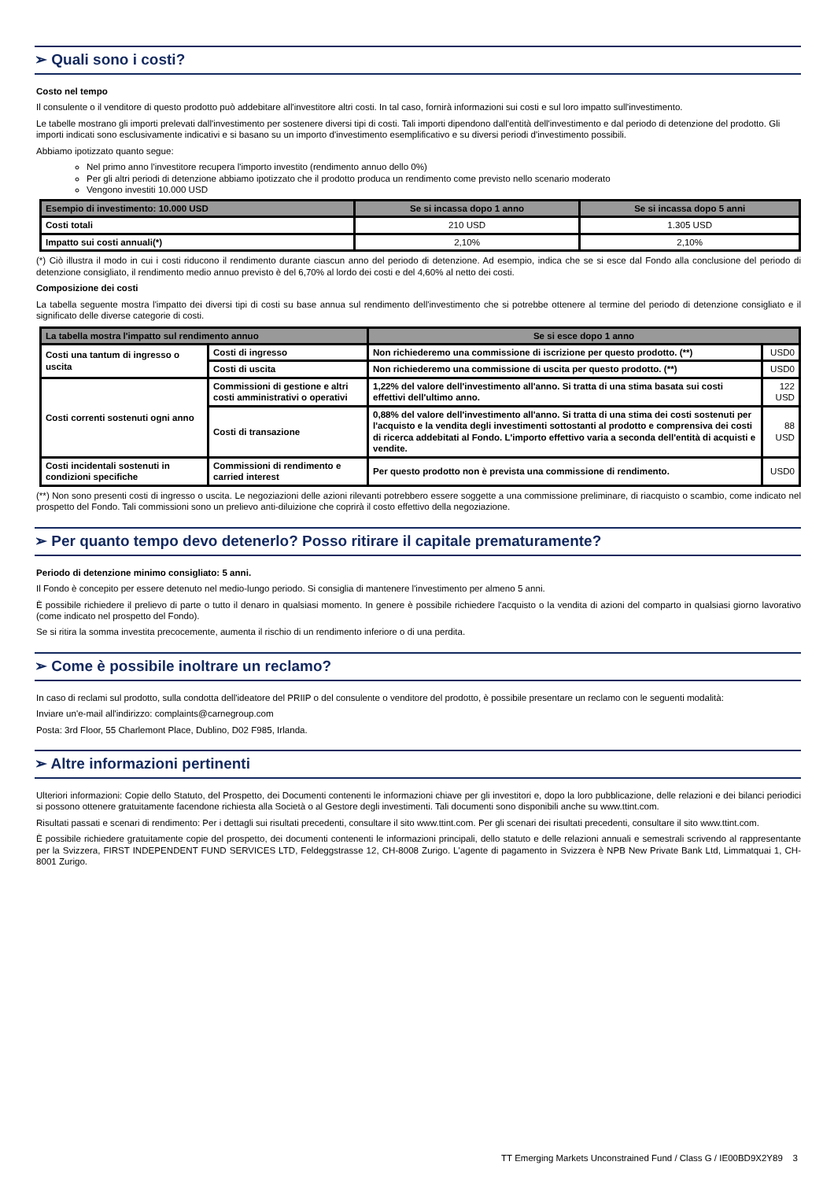➢ Quali sono i costi?
Costo nel tempo
Il consulente o il venditore di questo prodotto può addebitare all'investitore altri costi. In tal caso, fornirà informazioni sui costi e sul loro impatto sull'investimento.
Le tabelle mostrano gli importi prelevati dall'investimento per sostenere diversi tipi di costi. Tali importi dipendono dall'entità dell'investimento e dal periodo di detenzione del prodotto. Gli importi indicati sono esclusivamente indicativi e si basano su un importo d'investimento esemplificativo e su diversi periodi d'investimento possibili.
Abbiamo ipotizzato quanto segue:
Nel primo anno l'investitore recupera l'importo investito (rendimento annuo dello 0%)
Per gli altri periodi di detenzione abbiamo ipotizzato che il prodotto produca un rendimento come previsto nello scenario moderato
Vengono investiti 10.000 USD
| Esempio di investimento: 10.000 USD | Se si incassa dopo 1 anno | Se si incassa dopo 5 anni |
| --- | --- | --- |
| Costi totali | 210 USD | 1.305 USD |
| Impatto sui costi annuali(*) | 2,10% | 2,10% |
(*) Ciò illustra il modo in cui i costi riducono il rendimento durante ciascun anno del periodo di detenzione. Ad esempio, indica che se si esce dal Fondo alla conclusione del periodo di detenzione consigliato, il rendimento medio annuo previsto è del 6,70% al lordo dei costi e del 4,60% al netto dei costi.
Composizione dei costi
La tabella seguente mostra l'impatto dei diversi tipi di costi su base annua sul rendimento dell'investimento che si potrebbe ottenere al termine del periodo di detenzione consigliato e il significato delle diverse categorie di costi.
| La tabella mostra l'impatto sul rendimento annuo | | Se si esce dopo 1 anno | |
| --- | --- | --- | --- |
| Costi una tantum di ingresso o uscita | Costi di ingresso | Non richiederemo una commissione di iscrizione per questo prodotto. (**) | USD0 |
| | Costi di uscita | Non richiederemo una commissione di uscita per questo prodotto. (**) | USD0 |
| Costi correnti sostenuti ogni anno | Commissioni di gestione e altri costi amministrativi o operativi | 1,22% del valore dell'investimento all'anno. Si tratta di una stima basata sui costi effettivi dell'ultimo anno. | 122 USD |
| | Costi di transazione | 0,88% del valore dell'investimento all'anno. Si tratta di una stima dei costi sostenuti per l'acquisto e la vendita degli investimenti sottostanti al prodotto e comprensiva dei costi di ricerca addebitati al Fondo. L'importo effettivo varia a seconda dell'entità di acquisti e vendite. | 88 USD |
| Costi incidentali sostenuti in condizioni specifiche | Commissioni di rendimento e carried interest | Per questo prodotto non è prevista una commissione di rendimento. | USD0 |
(**) Non sono presenti costi di ingresso o uscita. Le negoziazioni delle azioni rilevanti potrebbero essere soggette a una commissione preliminare, di riacquisto o scambio, come indicato nel prospetto del Fondo. Tali commissioni sono un prelievo anti-diluizione che coprirà il costo effettivo della negoziazione.
➢ Per quanto tempo devo detenerlo? Posso ritirare il capitale prematuramente?
Periodo di detenzione minimo consigliato: 5 anni.
Il Fondo è concepito per essere detenuto nel medio-lungo periodo. Si consiglia di mantenere l'investimento per almeno 5 anni.
È possibile richiedere il prelievo di parte o tutto il denaro in qualsiasi momento. In genere è possibile richiedere l'acquisto o la vendita di azioni del comparto in qualsiasi giorno lavorativo (come indicato nel prospetto del Fondo).
Se si ritira la somma investita precocemente, aumenta il rischio di un rendimento inferiore o di una perdita.
➢ Come è possibile inoltrare un reclamo?
In caso di reclami sul prodotto, sulla condotta dell'ideatore del PRIIP o del consulente o venditore del prodotto, è possibile presentare un reclamo con le seguenti modalità:
Inviare un'e-mail all'indirizzo: complaints@carnegroup.com
Posta: 3rd Floor, 55 Charlemont Place, Dublino, D02 F985, Irlanda.
➢ Altre informazioni pertinenti
Ulteriori informazioni: Copie dello Statuto, del Prospetto, dei Documenti contenenti le informazioni chiave per gli investitori e, dopo la loro pubblicazione, delle relazioni e dei bilanci periodici si possono ottenere gratuitamente facendone richiesta alla Società o al Gestore degli investimenti. Tali documenti sono disponibili anche su www.ttint.com.
Risultati passati e scenari di rendimento: Per i dettagli sui risultati precedenti, consultare il sito www.ttint.com. Per gli scenari dei risultati precedenti, consultare il sito www.ttint.com.
È possibile richiedere gratuitamente copie del prospetto, dei documenti contenenti le informazioni principali, dello statuto e delle relazioni annuali e semestrali scrivendo al rappresentante per la Svizzera, FIRST INDEPENDENT FUND SERVICES LTD, Feldeggstrasse 12, CH-8008 Zurigo. L'agente di pagamento in Svizzera è NPB New Private Bank Ltd, Limmatquai 1, CH-8001 Zurigo.
TT Emerging Markets Unconstrained Fund / Class G / IE00BD9X2Y89 3